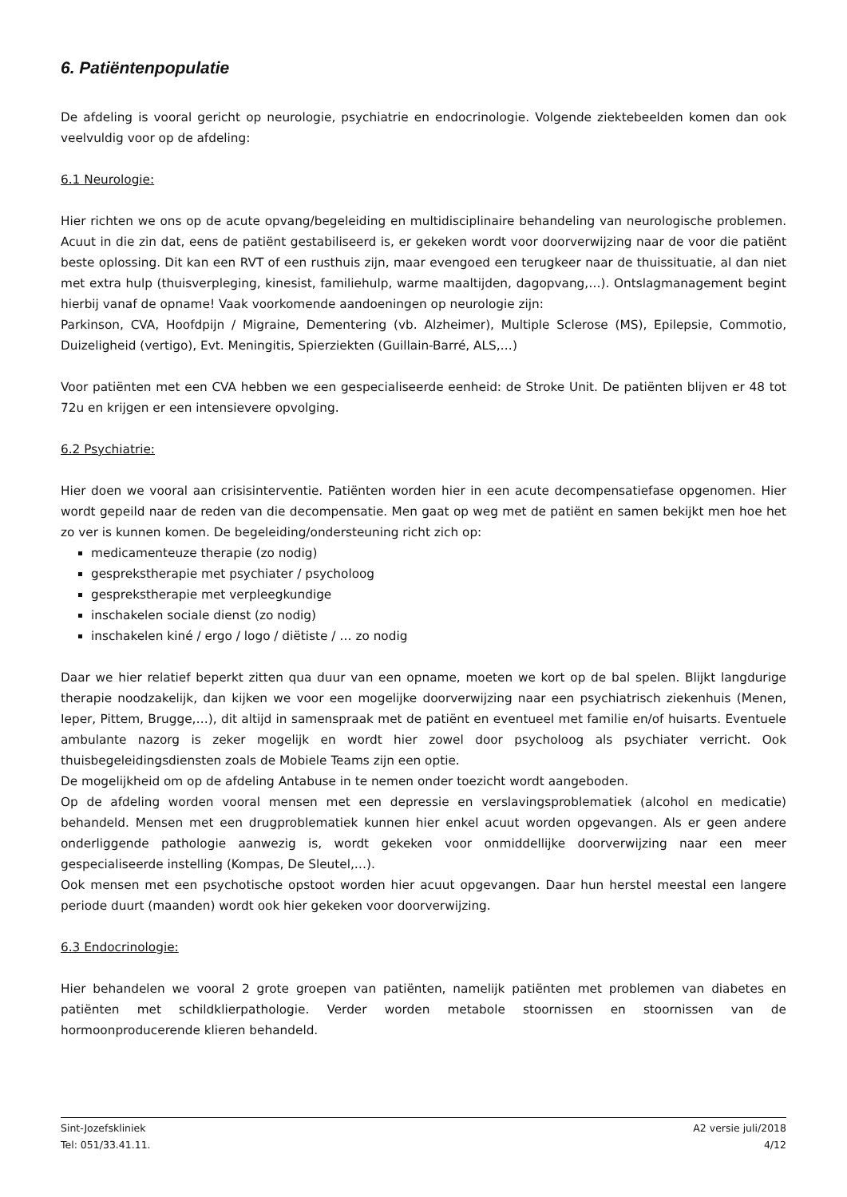6. Patiëntenpopulatie
De afdeling is vooral gericht op neurologie, psychiatrie en endocrinologie. Volgende ziektebeelden komen dan ook veelvuldig voor op de afdeling:
6.1 Neurologie:
Hier richten we ons op de acute opvang/begeleiding en multidisciplinaire behandeling van neurologische problemen. Acuut in die zin dat, eens de patiënt gestabiliseerd is, er gekeken wordt voor doorverwijzing naar de voor die patiënt beste oplossing. Dit kan een RVT of een rusthuis zijn, maar evengoed een terugkeer naar de thuissituatie, al dan niet met extra hulp (thuisverpleging, kinesist, familiehulp, warme maaltijden, dagopvang,…). Ontslagmanagement begint hierbij vanaf de opname! Vaak voorkomende aandoeningen op neurologie zijn:
Parkinson, CVA, Hoofdpijn / Migraine, Dementering (vb. Alzheimer), Multiple Sclerose (MS), Epilepsie, Commotio, Duizeligheid (vertigo), Evt. Meningitis, Spierziekten (Guillain-Barré, ALS,…)
Voor patiënten met een CVA hebben we een gespecialiseerde eenheid: de Stroke Unit. De patiënten blijven er 48 tot 72u en krijgen er een intensievere opvolging.
6.2 Psychiatrie:
Hier doen we vooral aan crisisinterventie. Patiënten worden hier in een acute decompensatiefase opgenomen. Hier wordt gepeild naar de reden van die decompensatie. Men gaat op weg met de patiënt en samen bekijkt men hoe het zo ver is kunnen komen. De begeleiding/ondersteuning richt zich op:
medicamenteuze therapie (zo nodig)
gesprekstherapie met psychiater / psycholoog
gesprekstherapie met verpleegkundige
inschakelen sociale dienst (zo nodig)
inschakelen kiné / ergo / logo / diëtiste / … zo nodig
Daar we hier relatief beperkt zitten qua duur van een opname, moeten we kort op de bal spelen. Blijkt langdurige therapie noodzakelijk, dan kijken we voor een mogelijke doorverwijzing naar een psychiatrisch ziekenhuis (Menen, Ieper, Pittem, Brugge,…), dit altijd in samenspraak met de patiënt en eventueel met familie en/of huisarts. Eventuele ambulante nazorg is zeker mogelijk en wordt hier zowel door psycholoog als psychiater verricht. Ook thuisbegeleidingsdiensten zoals de Mobiele Teams zijn een optie.
De mogelijkheid om op de afdeling Antabuse in te nemen onder toezicht wordt aangeboden.
Op de afdeling worden vooral mensen met een depressie en verslavingsproblematiek (alcohol en medicatie) behandeld. Mensen met een drugproblematiek kunnen hier enkel acuut worden opgevangen. Als er geen andere onderliggende pathologie aanwezig is, wordt gekeken voor onmiddellijke doorverwijzing naar een meer gespecialiseerde instelling (Kompas, De Sleutel,…).
Ook mensen met een psychotische opstoot worden hier acuut opgevangen. Daar hun herstel meestal een langere periode duurt (maanden) wordt ook hier gekeken voor doorverwijzing.
6.3 Endocrinologie:
Hier behandelen we vooral 2 grote groepen van patiënten, namelijk patiënten met problemen van diabetes en patiënten met schildklierpathologie. Verder worden metabole stoornissen en stoornissen van de hormoonproducerende klieren behandeld.
Sint-Jozefskliniek
Tel: 051/33.41.11.
A2 versie juli/2018
4/12